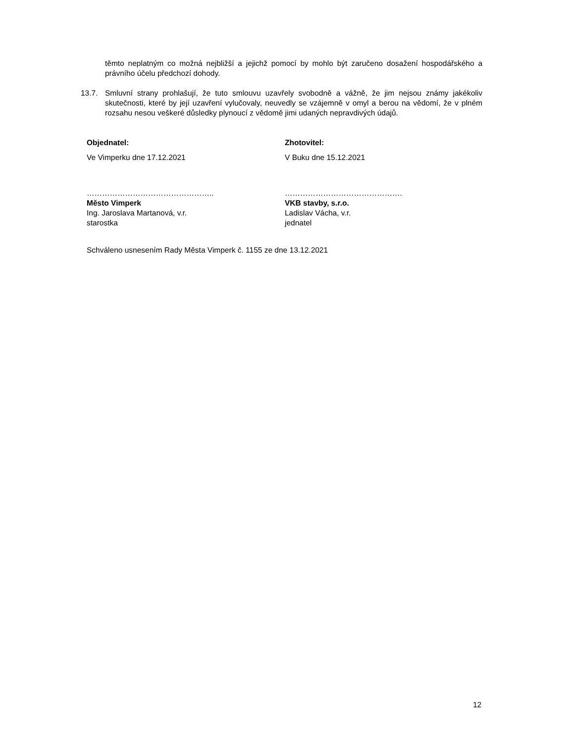těmto neplatným co možná nejbližší a jejichž pomocí by mohlo být zaručeno dosažení hospodářského a právního účelu předchozí dohody.
13.7. Smluvní strany prohlašují, že tuto smlouvu uzavřely svobodně a vážně, že jim nejsou známy jakékoliv skutečnosti, které by její uzavření vylučovaly, neuvedly se vzájemně v omyl a berou na vědomí, že v plném rozsahu nesou veškeré důsledky plynoucí z vědomě jimi udaných nepravdivých údajů.
Objednatel:
Ve Vimperku dne 17.12.2021
…………………………………………..
Město Vimperk
Ing. Jaroslava Martanová, v.r.
starostka
Zhotovitel:
V Buku dne 15.12.2021
……………………………………….
VKB stavby, s.r.o.
Ladislav Vácha, v.r.
jednatel
Schváleno usnesením Rady Města Vimperk č. 1155 ze dne 13.12.2021
12